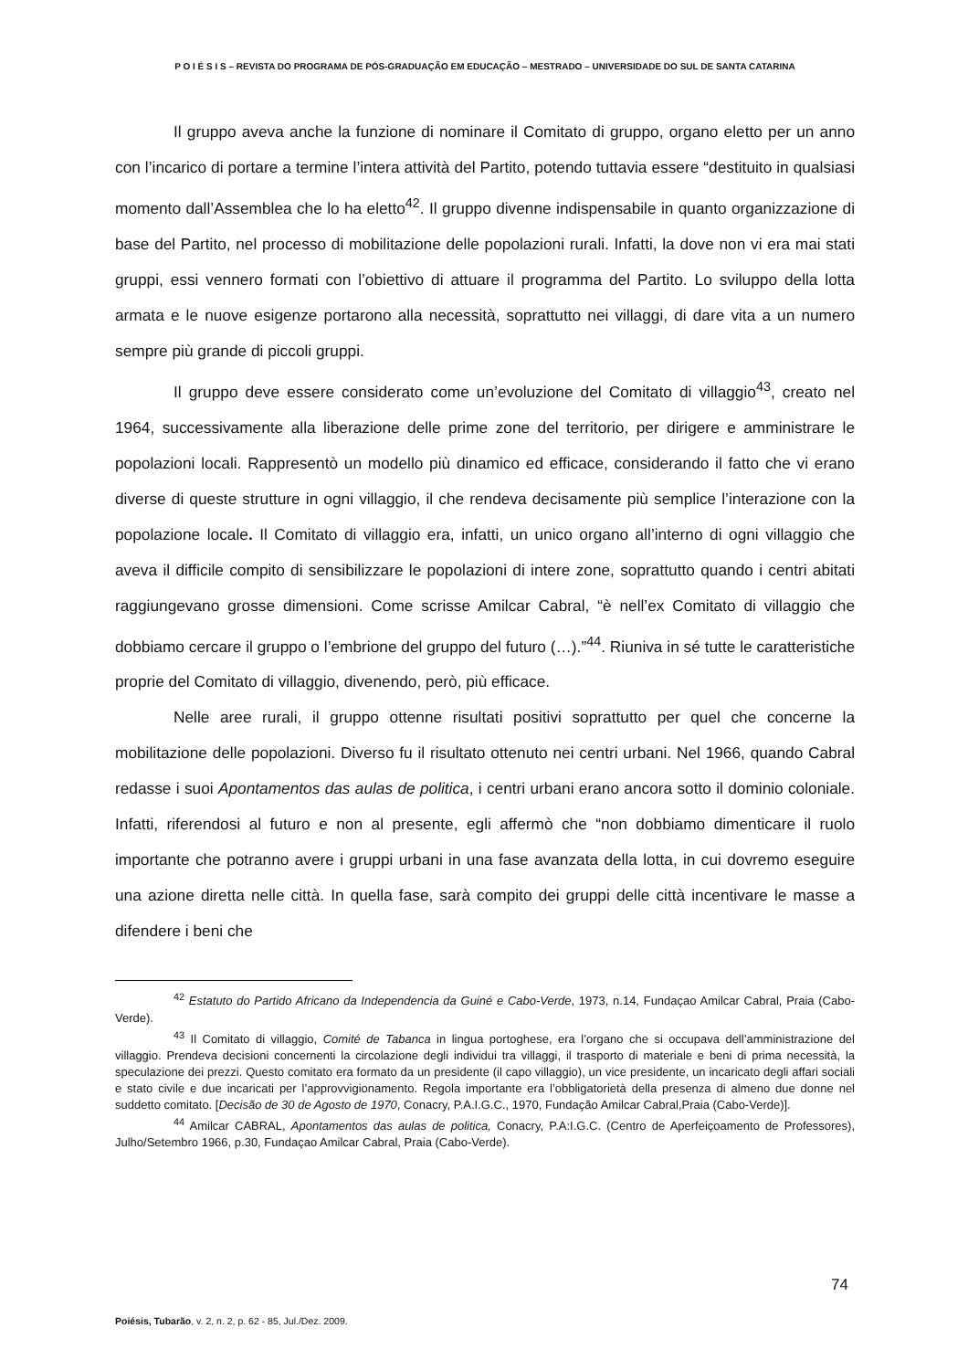P O I É S I S – REVISTA DO PROGRAMA DE PÓS-GRADUAÇÃO EM EDUCAÇÃO – MESTRADO – UNIVERSIDADE DO SUL DE SANTA CATARINA
Il gruppo aveva anche la funzione di nominare il Comitato di gruppo, organo eletto per un anno con l’incarico di portare a termine l’intera attività del Partito, potendo tuttavia essere “destituito in qualsiasi momento dall’Assemblea che lo ha eletto<sup>42</sup>. Il gruppo divenne indispensabile in quanto organizzazione di base del Partito, nel processo di mobilitazione delle popolazioni rurali. Infatti, la dove non vi era mai stati gruppi, essi vennero formati con l’obiettivo di attuare il programma del Partito. Lo sviluppo della lotta armata e le nuove esigenze portarono alla necessità, soprattutto nei villaggi, di dare vita a un numero sempre più grande di piccoli gruppi.
Il gruppo deve essere considerato come un’evoluzione del Comitato di villaggio<sup>43</sup>, creato nel 1964, successivamente alla liberazione delle prime zone del territorio, per dirigere e amministrare le popolazioni locali. Rappresentò un modello più dinamico ed efficace, considerando il fatto che vi erano diverse di queste strutture in ogni villaggio, il che rendeva decisamente più semplice l’interazione con la popolazione locale. Il Comitato di villaggio era, infatti, un unico organo all’interno di ogni villaggio che aveva il difficile compito di sensibilizzare le popolazioni di intere zone, soprattutto quando i centri abitati raggiungevano grosse dimensioni. Come scrisse Amilcar Cabral, “è nell’ex Comitato di villaggio che dobbiamo cercare il gruppo o l’embrione del gruppo del futuro (…).”<sup>44</sup>. Riuniva in sé tutte le caratteristiche proprie del Comitato di villaggio, divenendo, però, più efficace.
Nelle aree rurali, il gruppo ottenne risultati positivi soprattutto per quel che concerne la mobilitazione delle popolazioni. Diverso fu il risultato ottenuto nei centri urbani. Nel 1966, quando Cabral redasse i suoi Apontamentos das aulas de politica, i centri urbani erano ancora sotto il dominio coloniale. Infatti, riferendosi al futuro e non al presente, egli affermò che “non dobbiamo dimenticare il ruolo importante che potranno avere i gruppi urbani in una fase avanzata della lotta, in cui dovremo eseguire una azione diretta nelle città. In quella fase, sarà compito dei gruppi delle città incentivare le masse a difendere i beni che
<sup>42</sup> Estatuto do Partido Africano da Independencia da Guiné e Cabo-Verde, 1973, n.14, Fundaçao Amilcar Cabral, Praia (Cabo-Verde).
<sup>43</sup> Il Comitato di villaggio, Comité de Tabanca in lingua portoghese, era l’organo che si occupava dell’amministrazione del villaggio. Prendeva decisioni concernenti la circolazione degli individui tra villaggi, il trasporto di materiale e beni di prima necessità, la speculazione dei prezzi. Questo comitato era formato da un presidente (il capo villaggio), un vice presidente, un incaricato degli affari sociali e stato civile e due incaricati per l’approvvigionamento. Regola importante era l’obbligatorietà della presenza di almeno due donne nel suddetto comitato. [Decisão de 30 de Agosto de 1970, Conacry, P.A.I.G.C., 1970, Fundação Amilcar Cabral,Praia (Cabo-Verde)].
<sup>44</sup> Amilcar CABRAL, Apontamentos das aulas de politica, Conacry, P.A:I.G.C. (Centro de Aperfeiçoamento de Professores), Julho/Setembro 1966, p.30, Fundaçao Amilcar Cabral, Praia (Cabo-Verde).
74
Poiésis, Tubarão, v. 2, n. 2, p. 62 - 85, Jul./Dez. 2009.